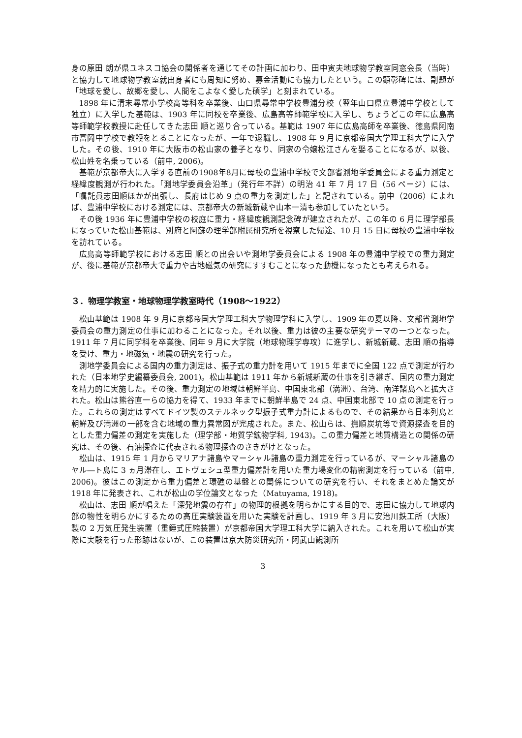身の原田 朗が県ユネスコ協会の関係者を通じてその計画に加わり、田中寅夫地球物学教室同窓会長（当時）と協力して地球物学教室就出身者にも周知に努め、募金活動にも協力したという。この顕彰碑には、副題が「地球を愛し、故郷を愛し、人間をこよなく愛した碩学」と刻まれている。
1898 年に清末尋常小学校高等科を卒業後、山口県尋常中学校豊浦分校（翌年山口県立豊浦中学校として独立）に入学した基範は、1903 年に同校を卒業後、広島高等師範学校に入学し、ちょうどこの年に広島高等師範学校教授に赴任してきた志田 順と巡り合っている。基範は 1907 年に広島高師を卒業後、徳島県阿南市富岡中学校で教鞭をとることになったが、一年で退職し、1908 年 9 月に京都帝国大学理工科大学に入学した。その後、1910 年に大阪市の松山家の養子となり、同家の令嬢松江さんを娶ることになるが、以後、松山姓を名乗っている（前中, 2006)。
基範が京都帝大に入学する直前の1908年8月に母校の豊浦中学校で文部省測地学委員会による重力測定と経緯度観測が行われた。「測地学委員会沿革」（発行年不詳）の明治 41 年 7 月 17 日（56 ページ）には、「嘱託員志田順ほかが出張し、長府はじめ 9 点の重力を測定した」と記されている。前中（2006）によれば、豊浦中学校における測定には、京都帝大の新城新蔵や山本一清も参加していたという。
その後 1936 年に豊浦中学校の校庭に重力・経緯度観測記念碑が建立されたが、この年の 6 月に理学部長になっていた松山基範は、別府と阿蘇の理学部附属研究所を視察した帰途、10 月 15 日に母校の豊浦中学校を訪れている。
広島高等師範学校における志田 順との出会いや測地学委員会による 1908 年の豊浦中学校での重力測定が、後に基範が京都帝大で重力や古地磁気の研究にすすむことになった動機になったとも考えられる。
３．物理学教室・地球物理学教室時代（1908～1922）
松山基範は 1908 年 9 月に京都帝国大学理工科大学物理学科に入学し、1909 年の夏以降、文部省測地学委員会の重力測定の仕事に加わることになった。それ以後、重力は彼の主要な研究テーマの一つとなった。1911 年 7 月に同学科を卒業後、同年 9 月に大学院（地球物理学専攻）に進学し、新城新蔵、志田 順の指導を受け、重力・地磁気・地震の研究を行った。
測地学委員会による国内の重力測定は、振子式の重力計を用いて 1915 年までに全国 122 点で測定が行われた（日本地学史編纂委員会, 2001)。松山基範は 1911 年から新城新蔵の仕事を引き継ぎ、国内の重力測定を精力的に実施した。その後、重力測定の地域は朝鮮半島、中国東北部（満洲）、台湾、南洋諸島へと拡大された。松山は熊谷直一らの協力を得て、1933 年までに朝鮮半島で 24 点、中国東北部で 10 点の測定を行った。これらの測定はすべてドイツ製のステルネック型振子式重力計によるもので、その結果から日本列島と朝鮮及び満洲の一部を含む地域の重力異常図が完成された。また、松山らは、撫順炭坑等で資源探査を目的とした重力偏差の測定を実施した（理学部・地質学鉱物学科, 1943)。この重力偏差と地質構造との関係の研究は、その後、石油探査に代表される物理探査のさきがけとなった。
松山は、1915 年 1 月からマリアナ諸島やマーシャル諸島の重力測定を行っているが、マーシャル諸島のヤル―ト島に 3 ヵ月滞在し、エトヴェシュ型重力偏差計を用いた重力場変化の精密測定を行っている（前中, 2006)。彼はこの測定から重力偏差と環礁の基盤との関係についての研究を行い、それをまとめた論文が 1918 年に発表され、これが松山の学位論文となった（Matuyama, 1918)。
松山は、志田 順が唱えた「深発地震の存在」の物理的根拠を明らかにする目的で、志田に協力して地球内部の物性を明らかにするための高圧実験装置を用いた実験を計画し、1919 年 3 月に安治川鉄工所（大阪）製の 2 万気圧発生装置（重錘式圧縮装置）が京都帝国大学理工科大学に納入された。これを用いて松山が実際に実験を行った形跡はないが、この装置は京大防災研究所・阿武山観測所
3